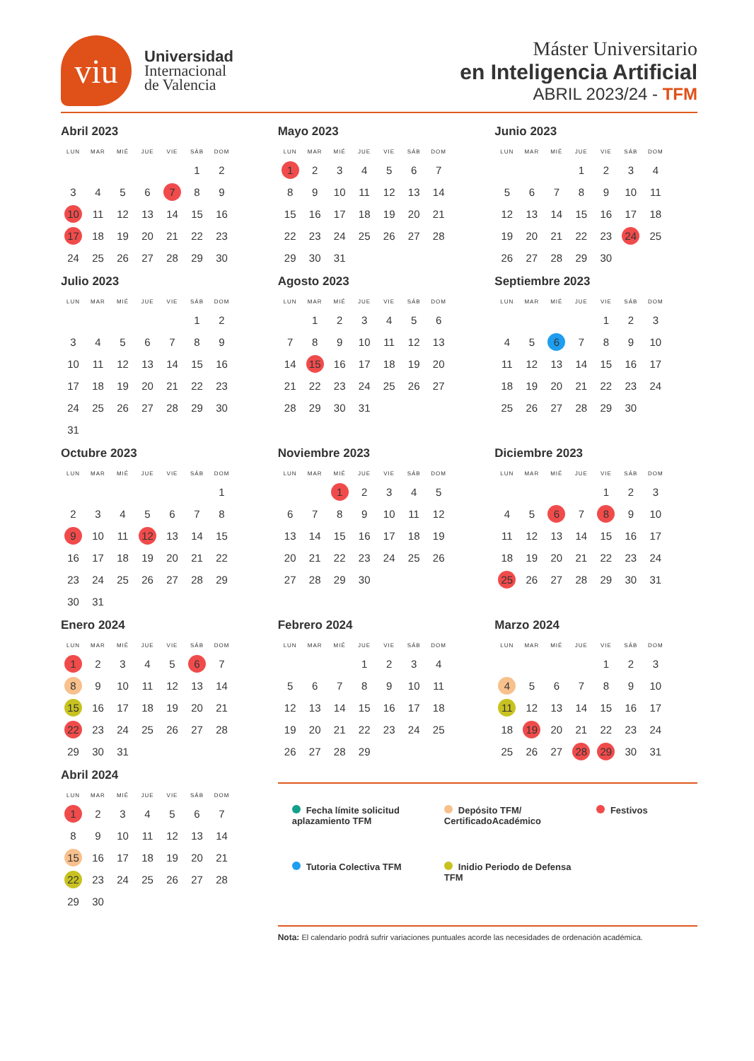viu
Universidad
Internacional
de Valencia
Máster Universitario
en Inteligencia Artificial
ABRIL 2023/24 - TFM
Abril 2023
| LUN | MAR | MIÉ | JUE | VIE | SÁB | DOM |
| --- | --- | --- | --- | --- | --- | --- |
| | | | | | 1 | 2 |
| 3 | 4 | 5 | 6 | 7 | 8 | 9 |
| 10 | 11 | 12 | 13 | 14 | 15 | 16 |
| 17 | 18 | 19 | 20 | 21 | 22 | 23 |
| 24 | 25 | 26 | 27 | 28 | 29 | 30 |
Mayo 2023
| LUN | MAR | MIÉ | JUE | VIE | SÁB | DOM |
| --- | --- | --- | --- | --- | --- | --- |
| 1 | 2 | 3 | 4 | 5 | 6 | 7 |
| 8 | 9 | 10 | 11 | 12 | 13 | 14 |
| 15 | 16 | 17 | 18 | 19 | 20 | 21 |
| 22 | 23 | 24 | 25 | 26 | 27 | 28 |
| 29 | 30 | 31 | | | | |
Junio 2023
| LUN | MAR | MIÉ | JUE | VIE | SÁB | DOM |
| --- | --- | --- | --- | --- | --- | --- |
| | | | 1 | 2 | 3 | 4 |
| 5 | 6 | 7 | 8 | 9 | 10 | 11 |
| 12 | 13 | 14 | 15 | 16 | 17 | 18 |
| 19 | 20 | 21 | 22 | 23 | 24 | 25 |
| 26 | 27 | 28 | 29 | 30 | | |
Julio 2023
| LUN | MAR | MIÉ | JUE | VIE | SÁB | DOM |
| --- | --- | --- | --- | --- | --- | --- |
| | | | | | 1 | 2 |
| 3 | 4 | 5 | 6 | 7 | 8 | 9 |
| 10 | 11 | 12 | 13 | 14 | 15 | 16 |
| 17 | 18 | 19 | 20 | 21 | 22 | 23 |
| 24 | 25 | 26 | 27 | 28 | 29 | 30 |
| 31 | | | | | | |
Agosto 2023
| LUN | MAR | MIÉ | JUE | VIE | SÁB | DOM |
| --- | --- | --- | --- | --- | --- | --- |
| | 1 | 2 | 3 | 4 | 5 | 6 |
| 7 | 8 | 9 | 10 | 11 | 12 | 13 |
| 14 | 15 | 16 | 17 | 18 | 19 | 20 |
| 21 | 22 | 23 | 24 | 25 | 26 | 27 |
| 28 | 29 | 30 | 31 | | | |
Septiembre 2023
| LUN | MAR | MIÉ | JUE | VIE | SÁB | DOM |
| --- | --- | --- | --- | --- | --- | --- |
| | | | | 1 | 2 | 3 |
| 4 | 5 | 6 | 7 | 8 | 9 | 10 |
| 11 | 12 | 13 | 14 | 15 | 16 | 17 |
| 18 | 19 | 20 | 21 | 22 | 23 | 24 |
| 25 | 26 | 27 | 28 | 29 | 30 | |
Octubre 2023
| LUN | MAR | MIÉ | JUE | VIE | SÁB | DOM |
| --- | --- | --- | --- | --- | --- | --- |
| | | | | | | 1 |
| 2 | 3 | 4 | 5 | 6 | 7 | 8 |
| 9 | 10 | 11 | 12 | 13 | 14 | 15 |
| 16 | 17 | 18 | 19 | 20 | 21 | 22 |
| 23 | 24 | 25 | 26 | 27 | 28 | 29 |
| 30 | 31 | | | | | |
Noviembre 2023
| LUN | MAR | MIÉ | JUE | VIE | SÁB | DOM |
| --- | --- | --- | --- | --- | --- | --- |
| | | 1 | 2 | 3 | 4 | 5 |
| 6 | 7 | 8 | 9 | 10 | 11 | 12 |
| 13 | 14 | 15 | 16 | 17 | 18 | 19 |
| 20 | 21 | 22 | 23 | 24 | 25 | 26 |
| 27 | 28 | 29 | 30 | | | |
Diciembre 2023
| LUN | MAR | MIÉ | JUE | VIE | SÁB | DOM |
| --- | --- | --- | --- | --- | --- | --- |
| | | | | 1 | 2 | 3 |
| 4 | 5 | 6 | 7 | 8 | 9 | 10 |
| 11 | 12 | 13 | 14 | 15 | 16 | 17 |
| 18 | 19 | 20 | 21 | 22 | 23 | 24 |
| 25 | 26 | 27 | 28 | 29 | 30 | 31 |
Enero 2024
| LUN | MAR | MIÉ | JUE | VIE | SÁB | DOM |
| --- | --- | --- | --- | --- | --- | --- |
| 1 | 2 | 3 | 4 | 5 | 6 | 7 |
| 8 | 9 | 10 | 11 | 12 | 13 | 14 |
| 15 | 16 | 17 | 18 | 19 | 20 | 21 |
| 22 | 23 | 24 | 25 | 26 | 27 | 28 |
| 29 | 30 | 31 | | | | |
Febrero 2024
| LUN | MAR | MIÉ | JUE | VIE | SÁB | DOM |
| --- | --- | --- | --- | --- | --- | --- |
| | | | 1 | 2 | 3 | 4 |
| 5 | 6 | 7 | 8 | 9 | 10 | 11 |
| 12 | 13 | 14 | 15 | 16 | 17 | 18 |
| 19 | 20 | 21 | 22 | 23 | 24 | 25 |
| 26 | 27 | 28 | 29 | | | |
Marzo 2024
| LUN | MAR | MIÉ | JUE | VIE | SÁB | DOM |
| --- | --- | --- | --- | --- | --- | --- |
| | | | | 1 | 2 | 3 |
| 4 | 5 | 6 | 7 | 8 | 9 | 10 |
| 11 | 12 | 13 | 14 | 15 | 16 | 17 |
| 18 | 19 | 20 | 21 | 22 | 23 | 24 |
| 25 | 26 | 27 | 28 | 29 | 30 | 31 |
Abril 2024
| LUN | MAR | MIÉ | JUE | VIE | SÁB | DOM |
| --- | --- | --- | --- | --- | --- | --- |
| 1 | 2 | 3 | 4 | 5 | 6 | 7 |
| 8 | 9 | 10 | 11 | 12 | 13 | 14 |
| 15 | 16 | 17 | 18 | 19 | 20 | 21 |
| 22 | 23 | 24 | 25 | 26 | 27 | 28 |
| 29 | 30 | | | | | |
Fecha límite solicitud aplazamiento TFM
Depósito TFM/ CertificadoAcadémico
Festivos
Tutoria Colectiva TFM
Inidio Periodo de Defensa TFM
Nota: El calendario podrá sufrir variaciones puntuales acorde las necesidades de ordenación académica.